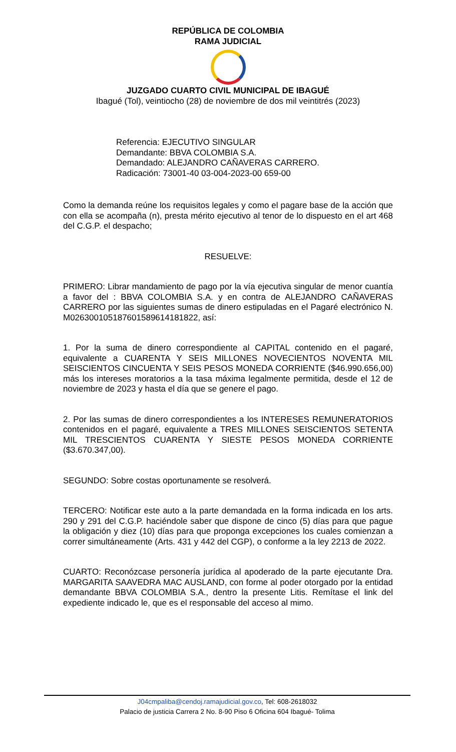REPÚBLICA DE COLOMBIA
RAMA JUDICIAL
JUZGADO CUARTO CIVIL MUNICIPAL DE IBAGUÉ
Ibagué (Tol), veintiocho (28) de noviembre de dos mil veintitrés (2023)
Referencia: EJECUTIVO SINGULAR
Demandante: BBVA COLOMBIA S.A.
Demandado: ALEJANDRO CAÑAVERAS CARRERO.
Radicación: 73001-40 03-004-2023-00 659-00
Como la demanda reúne los requisitos legales y como el pagare base de la acción que con ella se acompaña (n), presta mérito ejecutivo al tenor de lo dispuesto en el art 468 del C.G.P. el despacho;
RESUELVE:
PRIMERO: Librar mandamiento de pago por la vía ejecutiva singular de menor cuantía a favor del : BBVA COLOMBIA S.A. y en contra de ALEJANDRO CAÑAVERAS CARRERO por las siguientes sumas de dinero estipuladas en el Pagaré electrónico N. M026300105187601589614181822, así:
1. Por la suma de dinero correspondiente al CAPITAL contenido en el pagaré, equivalente a CUARENTA Y SEIS MILLONES NOVECIENTOS NOVENTA MIL SEISCIENTOS CINCUENTA Y SEIS PESOS MONEDA CORRIENTE ($46.990.656,00) más los intereses moratorios a la tasa máxima legalmente permitida, desde el 12 de noviembre de 2023 y hasta el día que se genere el pago.
2. Por las sumas de dinero correspondientes a los INTERESES REMUNERATORIOS contenidos en el pagaré, equivalente a TRES MILLONES SEISCIENTOS SETENTA MIL TRESCIENTOS CUARENTA Y SIESTE PESOS MONEDA CORRIENTE ($3.670.347,00).
SEGUNDO: Sobre costas oportunamente se resolverá.
TERCERO: Notificar este auto a la parte demandada en la forma indicada en los arts. 290 y 291 del C.G.P. haciéndole saber que dispone de cinco (5) días para que pague la obligación y diez (10) días para que proponga excepciones los cuales comienzan a correr simultáneamente (Arts. 431 y 442 del CGP), o conforme a la ley 2213 de 2022.
CUARTO: Reconózcase personería jurídica al apoderado de la parte ejecutante Dra. MARGARITA SAAVEDRA MAC AUSLAND, con forme al poder otorgado por la entidad demandante BBVA COLOMBIA S.A., dentro la presente Litis. Remítase el link del expediente indicado le, que es el responsable del acceso al mimo.
J04cmpaliba@cendoj.ramajudicial.gov.co, Tel: 608-2618032
Palacio de justicia Carrera 2 No. 8-90 Piso 6 Oficina 604 Ibagué- Tolima